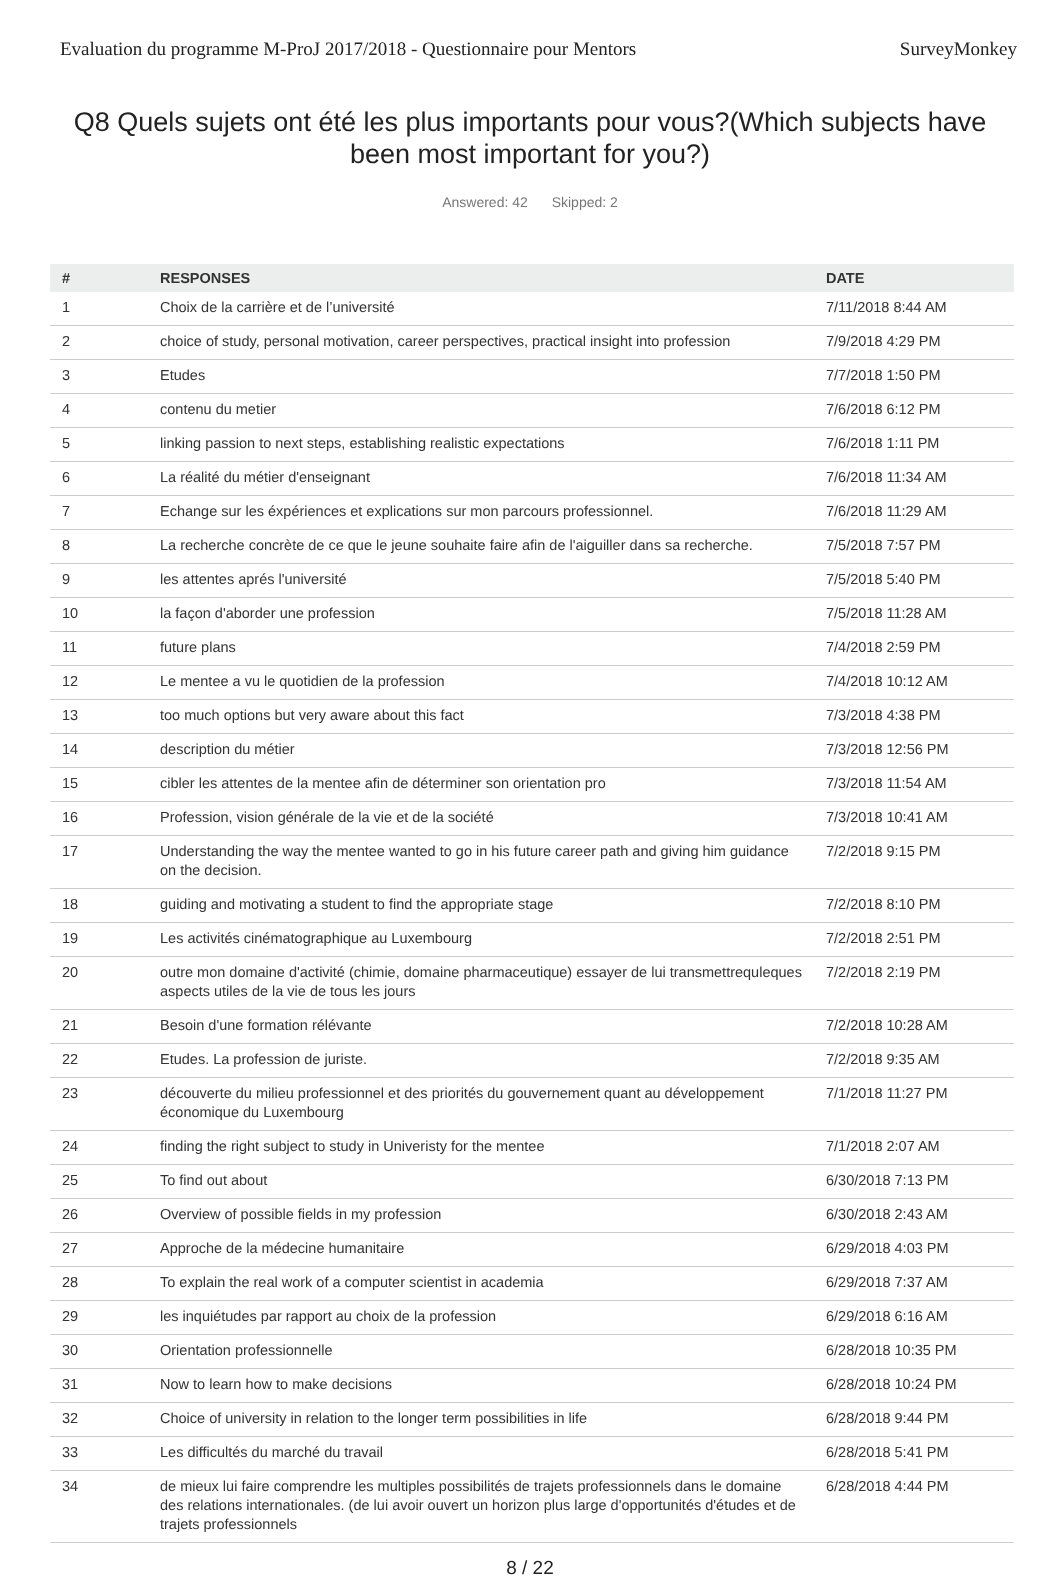Evaluation du programme M-ProJ 2017/2018 - Questionnaire pour Mentors SurveyMonkey
Q8 Quels sujets ont été les plus importants pour vous?(Which subjects have been most important for you?)
Answered: 42 Skipped: 2
| # | RESPONSES | DATE |
| --- | --- | --- |
| 1 | Choix de la carrière et de l’université | 7/11/2018 8:44 AM |
| 2 | choice of study, personal motivation, career perspectives, practical insight into profession | 7/9/2018 4:29 PM |
| 3 | Etudes | 7/7/2018 1:50 PM |
| 4 | contenu du metier | 7/6/2018 6:12 PM |
| 5 | linking passion to next steps, establishing realistic expectations | 7/6/2018 1:11 PM |
| 6 | La réalité du métier d'enseignant | 7/6/2018 11:34 AM |
| 7 | Echange sur les éxpériences et explications sur mon parcours professionnel. | 7/6/2018 11:29 AM |
| 8 | La recherche concrète de ce que le jeune souhaite faire afin de l'aiguiller dans sa recherche. | 7/5/2018 7:57 PM |
| 9 | les attentes aprés l'université | 7/5/2018 5:40 PM |
| 10 | la façon d'aborder une profession | 7/5/2018 11:28 AM |
| 11 | future plans | 7/4/2018 2:59 PM |
| 12 | Le mentee a vu le quotidien de la profession | 7/4/2018 10:12 AM |
| 13 | too much options but very aware about this fact | 7/3/2018 4:38 PM |
| 14 | description du métier | 7/3/2018 12:56 PM |
| 15 | cibler les attentes de la mentee afin de déterminer son orientation pro | 7/3/2018 11:54 AM |
| 16 | Profession, vision générale de la vie et de la société | 7/3/2018 10:41 AM |
| 17 | Understanding the way the mentee wanted to go in his future career path and giving him guidance on the decision. | 7/2/2018 9:15 PM |
| 18 | guiding and motivating a student to find the appropriate stage | 7/2/2018 8:10 PM |
| 19 | Les activités cinématographique au Luxembourg | 7/2/2018 2:51 PM |
| 20 | outre mon domaine d'activité (chimie, domaine pharmaceutique) essayer de lui transmettrequleques aspects utiles de la vie de tous les jours | 7/2/2018 2:19 PM |
| 21 | Besoin d'une formation rélévante | 7/2/2018 10:28 AM |
| 22 | Etudes. La profession de juriste. | 7/2/2018 9:35 AM |
| 23 | découverte du milieu professionnel et des priorités du gouvernement quant au développement économique du Luxembourg | 7/1/2018 11:27 PM |
| 24 | finding the right subject to study in Univeristy for the mentee | 7/1/2018 2:07 AM |
| 25 | To find out about | 6/30/2018 7:13 PM |
| 26 | Overview of possible fields in my profession | 6/30/2018 2:43 AM |
| 27 | Approche de la médecine humanitaire | 6/29/2018 4:03 PM |
| 28 | To explain the real work of a computer scientist in academia | 6/29/2018 7:37 AM |
| 29 | les inquiétudes par rapport au choix de la profession | 6/29/2018 6:16 AM |
| 30 | Orientation professionnelle | 6/28/2018 10:35 PM |
| 31 | Now to learn how to make decisions | 6/28/2018 10:24 PM |
| 32 | Choice of university in relation to the longer term possibilities in life | 6/28/2018 9:44 PM |
| 33 | Les difficultés du marché du travail | 6/28/2018 5:41 PM |
| 34 | de mieux lui faire comprendre les multiples possibilités de trajets professionnels dans le domaine des relations internationales. (de lui avoir ouvert un horizon plus large d'opportunités d'études et de trajets professionnels | 6/28/2018 4:44 PM |
8 / 22